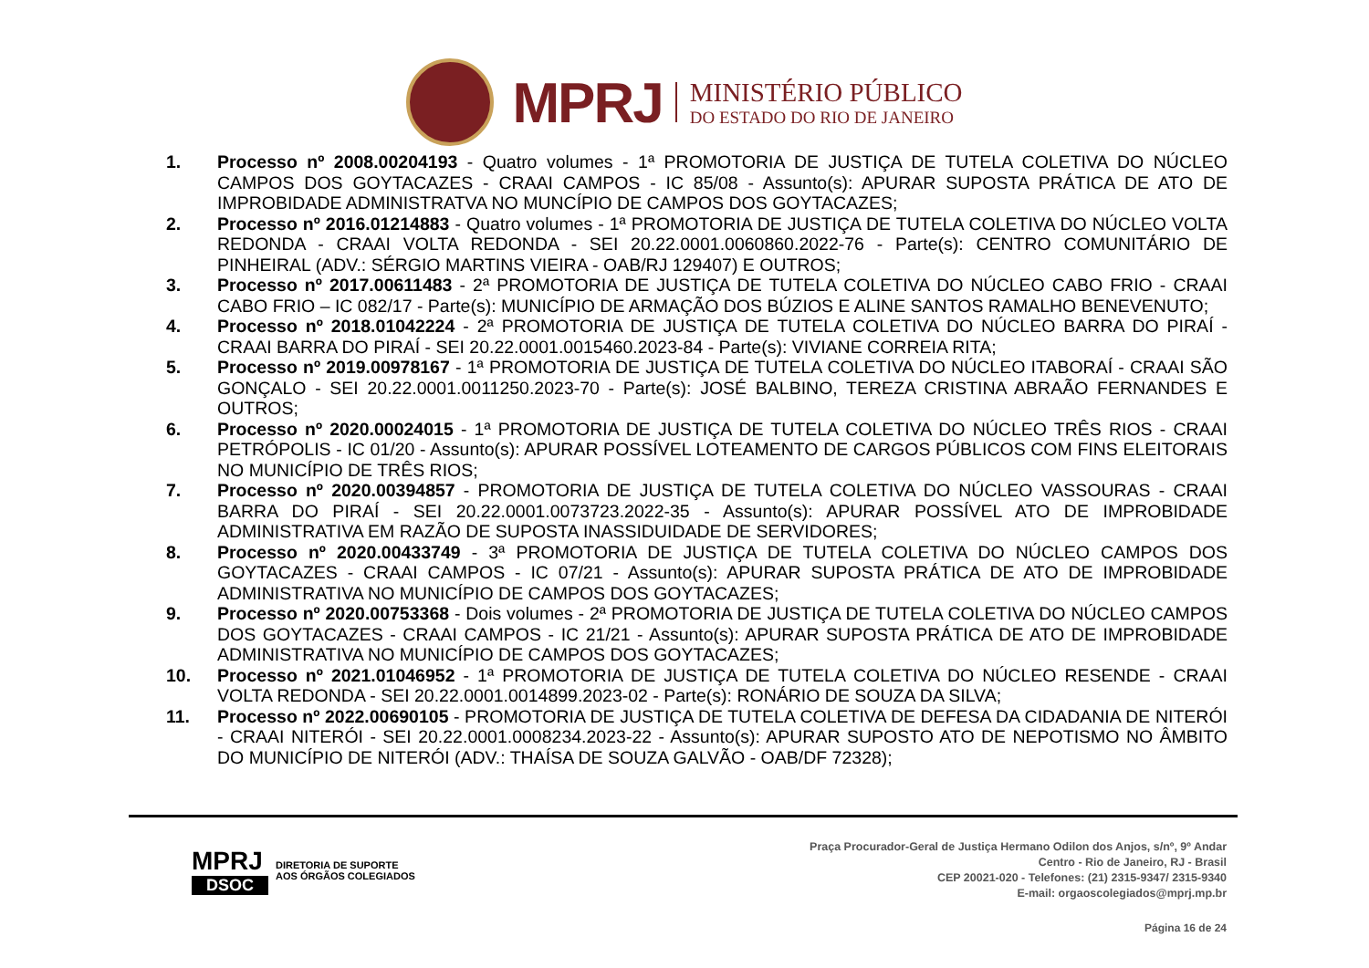MPRJ
MINISTÉRIO PÚBLICO
DO ESTADO DO RIO DE JANEIRO
1. Processo nº 2008.00204193 - Quatro volumes - 1ª PROMOTORIA DE JUSTIÇA DE TUTELA COLETIVA DO NÚCLEO CAMPOS DOS GOYTACAZES - CRAAI CAMPOS - IC 85/08 - Assunto(s): APURAR SUPOSTA PRÁTICA DE ATO DE IMPROBIDADE ADMINISTRATVA NO MUNCÍPIO DE CAMPOS DOS GOYTACAZES;
2. Processo nº 2016.01214883 - Quatro volumes - 1ª PROMOTORIA DE JUSTIÇA DE TUTELA COLETIVA DO NÚCLEO VOLTA REDONDA - CRAAI VOLTA REDONDA - SEI 20.22.0001.0060860.2022-76 - Parte(s): CENTRO COMUNITÁRIO DE PINHEIRAL (ADV.: SÉRGIO MARTINS VIEIRA - OAB/RJ 129407) E OUTROS;
3. Processo nº 2017.00611483 - 2ª PROMOTORIA DE JUSTIÇA DE TUTELA COLETIVA DO NÚCLEO CABO FRIO - CRAAI CABO FRIO – IC 082/17 - Parte(s): MUNICÍPIO DE ARMAÇÃO DOS BÚZIOS E ALINE SANTOS RAMALHO BENEVENUTO;
4. Processo nº 2018.01042224 - 2ª PROMOTORIA DE JUSTIÇA DE TUTELA COLETIVA DO NÚCLEO BARRA DO PIRAÍ - CRAAI BARRA DO PIRAÍ - SEI 20.22.0001.0015460.2023-84 - Parte(s): VIVIANE CORREIA RITA;
5. Processo nº 2019.00978167 - 1ª PROMOTORIA DE JUSTIÇA DE TUTELA COLETIVA DO NÚCLEO ITABORAÍ - CRAAI SÃO GONÇALO - SEI 20.22.0001.0011250.2023-70 - Parte(s): JOSÉ BALBINO, TEREZA CRISTINA ABRAÃO FERNANDES E OUTROS;
6. Processo nº 2020.00024015 - 1ª PROMOTORIA DE JUSTIÇA DE TUTELA COLETIVA DO NÚCLEO TRÊS RIOS - CRAAI PETRÓPOLIS - IC 01/20 - Assunto(s): APURAR POSSÍVEL LOTEAMENTO DE CARGOS PÚBLICOS COM FINS ELEITORAIS NO MUNICÍPIO DE TRÊS RIOS;
7. Processo nº 2020.00394857 - PROMOTORIA DE JUSTIÇA DE TUTELA COLETIVA DO NÚCLEO VASSOURAS - CRAAI BARRA DO PIRAÍ - SEI 20.22.0001.0073723.2022-35 - Assunto(s): APURAR POSSÍVEL ATO DE IMPROBIDADE ADMINISTRATIVA EM RAZÃO DE SUPOSTA INASSIDUIDADE DE SERVIDORES;
8. Processo nº 2020.00433749 - 3ª PROMOTORIA DE JUSTIÇA DE TUTELA COLETIVA DO NÚCLEO CAMPOS DOS GOYTACAZES - CRAAI CAMPOS - IC 07/21 - Assunto(s): APURAR SUPOSTA PRÁTICA DE ATO DE IMPROBIDADE ADMINISTRATIVA NO MUNICÍPIO DE CAMPOS DOS GOYTACAZES;
9. Processo nº 2020.00753368 - Dois volumes - 2ª PROMOTORIA DE JUSTIÇA DE TUTELA COLETIVA DO NÚCLEO CAMPOS DOS GOYTACAZES - CRAAI CAMPOS - IC 21/21 - Assunto(s): APURAR SUPOSTA PRÁTICA DE ATO DE IMPROBIDADE ADMINISTRATIVA NO MUNICÍPIO DE CAMPOS DOS GOYTACAZES;
10. Processo nº 2021.01046952 - 1ª PROMOTORIA DE JUSTIÇA DE TUTELA COLETIVA DO NÚCLEO RESENDE - CRAAI VOLTA REDONDA - SEI 20.22.0001.0014899.2023-02 - Parte(s): RONÁRIO DE SOUZA DA SILVA;
11. Processo nº 2022.00690105 - PROMOTORIA DE JUSTIÇA DE TUTELA COLETIVA DE DEFESA DA CIDADANIA DE NITERÓI - CRAAI NITERÓI - SEI 20.22.0001.0008234.2023-22 - Assunto(s): APURAR SUPOSTO ATO DE NEPOTISMO NO ÂMBITO DO MUNICÍPIO DE NITERÓI (ADV.: THAÍSA DE SOUZA GALVÃO - OAB/DF 72328);
MPRJ
DSOC
DIRETORIA DE SUPORTE
AOS ÓRGÃOS COLEGIADOS
Praça Procurador-Geral de Justiça Hermano Odilon dos Anjos, s/nº, 9º Andar
Centro - Rio de Janeiro, RJ - Brasil
CEP 20021-020 - Telefones: (21) 2315-9347/ 2315-9340
E-mail: orgaoscolegiados@mprj.mp.br
Página 16 de 24